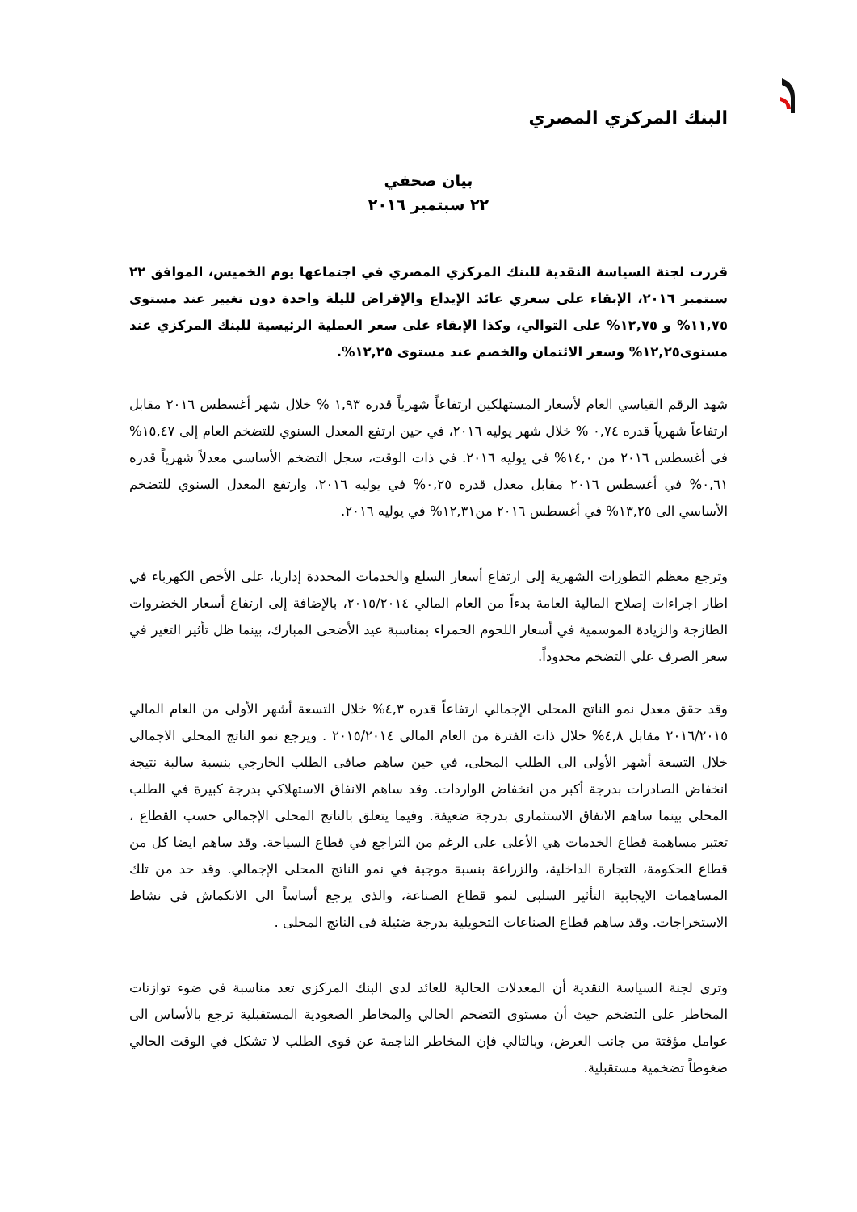البنك المركزي المصري
بيان صحفي
٢٢ سبتمبر ٢٠١٦
قررت لجنة السياسة النقدية للبنك المركزي المصري في اجتماعها يوم الخميس، الموافق ٢٢ سبتمبر ٢٠١٦، الإبقاء على سعري عائد الإيداع والإقراض لليلة واحدة دون تغيير عند مستوى ١١,٧٥% و ١٢,٧٥% على التوالي، وكذا الإبقاء على سعر العملية الرئيسية للبنك المركزي عند مستوى١٢,٢٥% وسعر الائتمان والخصم عند مستوى ١٢,٢٥%.
شهد الرقم القياسي العام لأسعار المستهلكين ارتفاعاً شهرياً قدره ١,٩٣ % خلال شهر أغسطس ٢٠١٦ مقابل ارتفاعاً شهرياً قدره ٠,٧٤ % خلال شهر يوليه ٢٠١٦، في حين ارتفع المعدل السنوي للتضخم العام إلى ١٥,٤٧% في أغسطس ٢٠١٦ من ١٤,٠% في يوليه ٢٠١٦. في ذات الوقت، سجل التضخم الأساسي معدلاً شهرياً قدره ٠,٦١% في أغسطس ٢٠١٦ مقابل معدل قدره ٠,٢٥% في يوليه ٢٠١٦، وارتفع المعدل السنوي للتضخم الأساسي الى ١٣,٢٥% في أغسطس ٢٠١٦ من١٢,٣١% في يوليه ٢٠١٦.
وترجع معظم التطورات الشهرية إلى ارتفاع أسعار السلع والخدمات المحددة إداريا، على الأخص الكهرباء في اطار اجراءات إصلاح المالية العامة بدءاً من العام المالي ٢٠١٥/٢٠١٤، بالإضافة إلى ارتفاع أسعار الخضروات الطازجة والزيادة الموسمية في أسعار اللحوم الحمراء بمناسبة عيد الأضحى المبارك، بينما ظل تأثير التغير في سعر الصرف علي التضخم محدوداً.
وقد حقق معدل نمو الناتج المحلى الإجمالي ارتفاعاً قدره ٤,٣% خلال التسعة أشهر الأولى من العام المالي ٢٠١٦/٢٠١٥ مقابل ٤,٨% خلال ذات الفترة من العام المالي ٢٠١٥/٢٠١٤ . ويرجع نمو الناتج المحلي الاجمالي خلال التسعة أشهر الأولى الى الطلب المحلى، في حين ساهم صافى الطلب الخارجي بنسبة سالبة نتيجة انخفاض الصادرات بدرجة أكبر من انخفاض الواردات. وقد ساهم الانفاق الاستهلاكي بدرجة كبيرة في الطلب المحلي بينما ساهم الانفاق الاستثماري بدرجة ضعيفة. وفيما يتعلق بالناتج المحلى الإجمالي حسب القطاع ، تعتبر مساهمة قطاع الخدمات هي الأعلى على الرغم من التراجع في قطاع السياحة. وقد ساهم ايضا كل من قطاع الحكومة، التجارة الداخلية، والزراعة بنسبة موجبة في نمو الناتج المحلى الإجمالي. وقد حد من تلك المساهمات الايجابية التأثير السلبى لنمو قطاع الصناعة، والذى يرجع أساساً الى الانكماش في نشاط الاستخراجات. وقد ساهم قطاع الصناعات التحويلية بدرجة ضئيلة فى الناتج المحلى .
وترى لجنة السياسة النقدية أن المعدلات الحالية للعائد لدى البنك المركزي تعد مناسبة في ضوء توازنات المخاطر على التضخم حيث أن مستوى التضخم الحالي والمخاطر الصعودية المستقبلية ترجع بالأساس الى عوامل مؤقتة من جانب العرض، وبالتالي فإن المخاطر الناجمة عن قوى الطلب لا تشكل في الوقت الحالي ضغوطاً تضخمية مستقبلية.